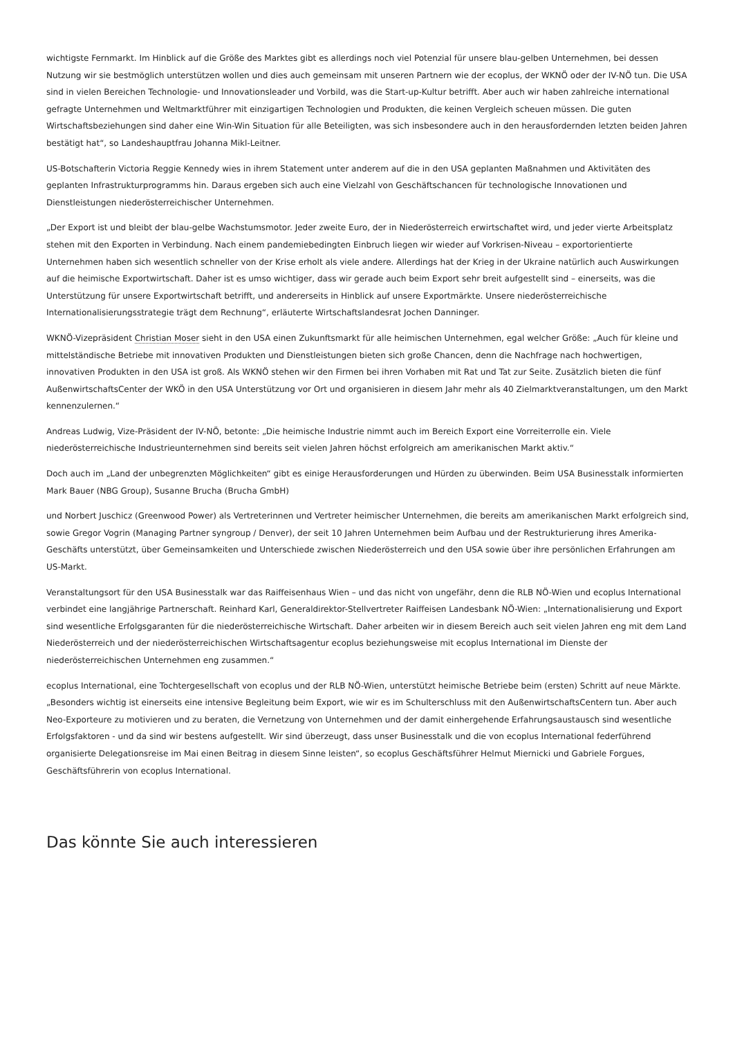wichtigste Fernmarkt. Im Hinblick auf die Größe des Marktes gibt es allerdings noch viel Potenzial für unsere blau-gelben Unternehmen, bei dessen Nutzung wir sie bestmöglich unterstützen wollen und dies auch gemeinsam mit unseren Partnern wie der ecoplus, der WKNÖ oder der IV-NÖ tun. Die USA sind in vielen Bereichen Technologie- und Innovationsleader und Vorbild, was die Start-up-Kultur betrifft. Aber auch wir haben zahlreiche international gefragte Unternehmen und Weltmarktführer mit einzigartigen Technologien und Produkten, die keinen Vergleich scheuen müssen. Die guten Wirtschaftsbeziehungen sind daher eine Win-Win Situation für alle Beteiligten, was sich insbesondere auch in den herausfordernden letzten beiden Jahren bestätigt hat“, so Landeshauptfrau Johanna Mikl-Leitner.
US-Botschafterin Victoria Reggie Kennedy wies in ihrem Statement unter anderem auf die in den USA geplanten Maßnahmen und Aktivitäten des geplanten Infrastrukturprogramms hin. Daraus ergeben sich auch eine Vielzahl von Geschäftschancen für technologische Innovationen und Dienstleistungen niederösterreichischer Unternehmen.
„Der Export ist und bleibt der blau-gelbe Wachstumsmotor. Jeder zweite Euro, der in Niederösterreich erwirtschaftet wird, und jeder vierte Arbeitsplatz stehen mit den Exporten in Verbindung. Nach einem pandemiebedingten Einbruch liegen wir wieder auf Vorkrisen-Niveau – exportorientierte Unternehmen haben sich wesentlich schneller von der Krise erholt als viele andere. Allerdings hat der Krieg in der Ukraine natürlich auch Auswirkungen auf die heimische Exportwirtschaft. Daher ist es umso wichtiger, dass wir gerade auch beim Export sehr breit aufgestellt sind – einerseits, was die Unterstützung für unsere Exportwirtschaft betrifft, und andererseits in Hinblick auf unsere Exportmärkte. Unsere niederösterreichische Internationalisierungsstrategie trägt dem Rechnung“, erläuterte Wirtschaftslandesrat Jochen Danninger.
WKNÖ-Vizepräsident Christian Moser sieht in den USA einen Zukunftsmarkt für alle heimischen Unternehmen, egal welcher Größe: „Auch für kleine und mittelständische Betriebe mit innovativen Produkten und Dienstleistungen bieten sich große Chancen, denn die Nachfrage nach hochwertigen, innovativen Produkten in den USA ist groß. Als WKNÖ stehen wir den Firmen bei ihren Vorhaben mit Rat und Tat zur Seite. Zusätzlich bieten die fünf AußenwirtschaftsCenter der WKÖ in den USA Unterstützung vor Ort und organisieren in diesem Jahr mehr als 40 Zielmarktveranstaltungen, um den Markt kennenzulernen.“
Andreas Ludwig, Vize-Präsident der IV-NÖ, betonte: „Die heimische Industrie nimmt auch im Bereich Export eine Vorreiterrolle ein. Viele niederösterreichische Industrieunternehmen sind bereits seit vielen Jahren höchst erfolgreich am amerikanischen Markt aktiv.“
Doch auch im „Land der unbegrenzten Möglichkeiten“ gibt es einige Herausforderungen und Hürden zu überwinden. Beim USA Businesstalk informierten Mark Bauer (NBG Group), Susanne Brucha (Brucha GmbH)
und Norbert Juschicz (Greenwood Power) als Vertreterinnen und Vertreter heimischer Unternehmen, die bereits am amerikanischen Markt erfolgreich sind, sowie Gregor Vogrin (Managing Partner syngroup / Denver), der seit 10 Jahren Unternehmen beim Aufbau und der Restrukturierung ihres Amerika-Geschäfts unterstützt, über Gemeinsamkeiten und Unterschiede zwischen Niederösterreich und den USA sowie über ihre persönlichen Erfahrungen am US-Markt.
Veranstaltungsort für den USA Businesstalk war das Raiffeisenhaus Wien – und das nicht von ungefähr, denn die RLB NÖ-Wien und ecoplus International verbindet eine langjährige Partnerschaft. Reinhard Karl, Generaldirektor-Stellvertreter Raiffeisen Landesbank NÖ-Wien: „Internationalisierung und Export sind wesentliche Erfolgsgaranten für die niederösterreichische Wirtschaft. Daher arbeiten wir in diesem Bereich auch seit vielen Jahren eng mit dem Land Niederösterreich und der niederösterreichischen Wirtschaftsagentur ecoplus beziehungsweise mit ecoplus International im Dienste der niederösterreichischen Unternehmen eng zusammen.“
ecoplus International, eine Tochtergesellschaft von ecoplus und der RLB NÖ-Wien, unterstützt heimische Betriebe beim (ersten) Schritt auf neue Märkte. „Besonders wichtig ist einerseits eine intensive Begleitung beim Export, wie wir es im Schulterschluss mit den AußenwirtschaftsCentern tun. Aber auch Neo-Exporteure zu motivieren und zu beraten, die Vernetzung von Unternehmen und der damit einhergehende Erfahrungsaustausch sind wesentliche Erfolgsfaktoren - und da sind wir bestens aufgestellt. Wir sind überzeugt, dass unser Businesstalk und die von ecoplus International federführend organisierte Delegationsreise im Mai einen Beitrag in diesem Sinne leisten“, so ecoplus Geschäftsführer Helmut Miernicki und Gabriele Forgues, Geschäftsführerin von ecoplus International.
Das könnte Sie auch interessieren